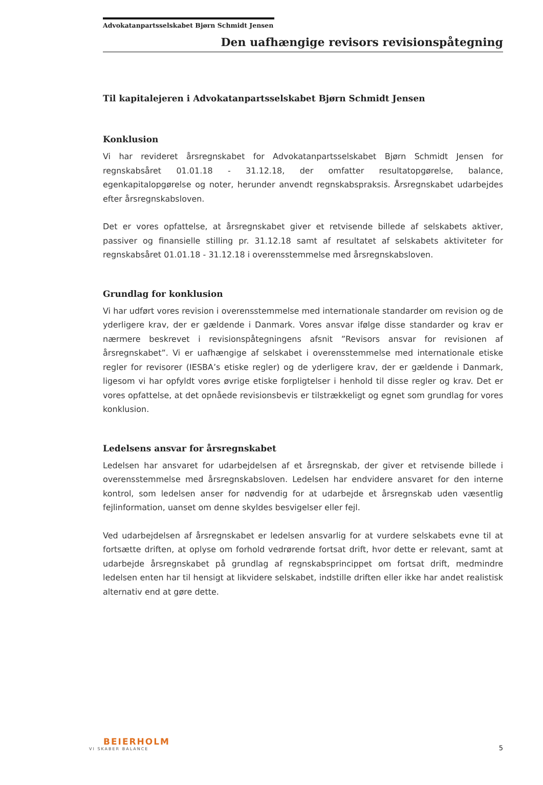Advokatanpartsselskabet Bjørn Schmidt Jensen
Den uafhængige revisors revisionspåtegning
Til kapitalejeren i Advokatanpartsselskabet Bjørn Schmidt Jensen
Konklusion
Vi har revideret årsregnskabet for Advokatanpartsselskabet Bjørn Schmidt Jensen for regnskabsåret 01.01.18 - 31.12.18, der omfatter resultatopgørelse, balance, egenkapitalopgørelse og noter, herunder anvendt regnskabspraksis. Årsregnskabet udarbejdes efter årsregnskabsloven.
Det er vores opfattelse, at årsregnskabet giver et retvisende billede af selskabets aktiver, passiver og finansielle stilling pr. 31.12.18 samt af resultatet af selskabets aktiviteter for regnskabsåret 01.01.18 - 31.12.18 i overensstemmelse med årsregnskabsloven.
Grundlag for konklusion
Vi har udført vores revision i overensstemmelse med internationale standarder om revision og de yderligere krav, der er gældende i Danmark. Vores ansvar ifølge disse standarder og krav er nærmere beskrevet i revisionspåtegningens afsnit ”Revisors ansvar for revisionen af årsregnskabet”. Vi er uafhængige af selskabet i overensstemmelse med internationale etiske regler for revisorer (IESBA’s etiske regler) og de yderligere krav, der er gældende i Danmark, ligesom vi har opfyldt vores øvrige etiske forpligtelser i henhold til disse regler og krav. Det er vores opfattelse, at det opnåede revisionsbevis er tilstrækkeligt og egnet som grundlag for vores konklusion.
Ledelsens ansvar for årsregnskabet
Ledelsen har ansvaret for udarbejdelsen af et årsregnskab, der giver et retvisende billede i overensstemmelse med årsregnskabsloven. Ledelsen har endvidere ansvaret for den interne kontrol, som ledelsen anser for nødvendig for at udarbejde et årsregnskab uden væsentlig fejlinformation, uanset om denne skyldes besvigelser eller fejl.
Ved udarbejdelsen af årsregnskabet er ledelsen ansvarlig for at vurdere selskabets evne til at fortsætte driften, at oplyse om forhold vedrørende fortsat drift, hvor dette er relevant, samt at udarbejde årsregnskabet på grundlag af regnskabsprincippet om fortsat drift, medmindre ledelsen enten har til hensigt at likvidere selskabet, indstille driften eller ikke har andet realistisk alternativ end at gøre dette.
BEIERHOLM
VI SKABER BALANCE
5